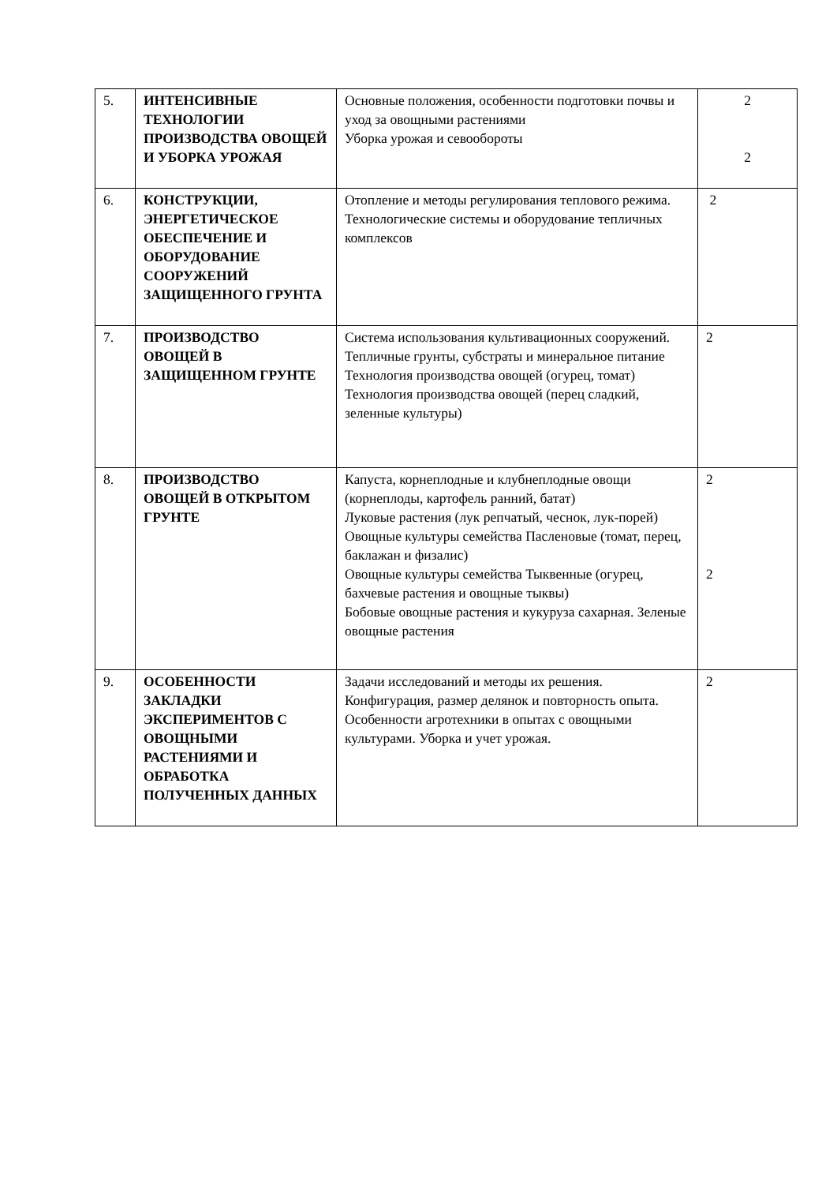| 5. | ИНТЕНСИВНЫЕ ТЕХНОЛОГИИ ПРОИЗВОДСТВА ОВОЩЕЙ И УБОРКА УРОЖАЯ | Основные положения, особенности подготовки почвы и уход за овощными растениями Уборка урожая и севообороты | 2 2 |
| 6. | КОНСТРУКЦИИ, ЭНЕРГЕТИЧЕСКОЕ ОБЕСПЕЧЕНИЕ И ОБОРУДОВАНИЕ СООРУЖЕНИЙ ЗАЩИЩЕННОГО ГРУНТА | Отопление и методы регулирования теплового режима. Технологические системы и оборудование тепличных комплексов | 2 |
| 7. | ПРОИЗВОДСТВО ОВОЩЕЙ В ЗАЩИЩЕННОМ ГРУНТЕ | Система использования культивационных сооружений. Тепличные грунты, субстраты и минеральное питание Технология производства овощей (огурец, томат) Технология производства овощей (перец сладкий, зеленные культуры) | 2 |
| 8. | ПРОИЗВОДСТВО ОВОЩЕЙ В ОТКРЫТОМ ГРУНТЕ | Капуста, корнеплодные и клубнеплодные овощи (корнеплоды, картофель ранний, батат) Луковые растения (лук репчатый, чеснок, лук-порей) Овощные культуры семейства Пасленовые (томат, перец, баклажан и физалис) Овощные культуры семейства Тыквенные (огурец, бахчевые растения и овощные тыквы) Бобовые овощные растения и кукуруза сахарная. Зеленые овощные растения | 2 2 |
| 9. | ОСОБЕННОСТИ ЗАКЛАДКИ ЭКСПЕРИМЕНТОВ С ОВОЩНЫМИ РАСТЕНИЯМИ И ОБРАБОТКА ПОЛУЧЕННЫХ ДАННЫХ | Задачи исследований и методы их решения. Конфигурация, размер делянок и повторность опыта. Особенности агротехники в опытах с овощными культурами. Уборка и учет урожая. | 2 |